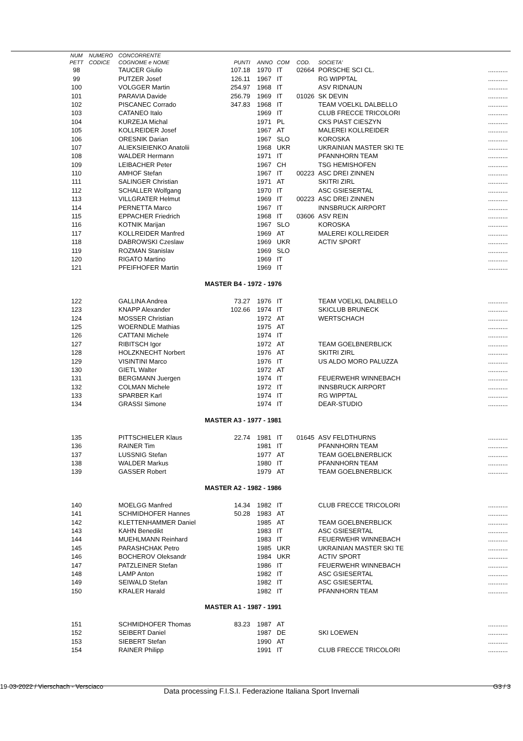| | NUM | NUMERO | CONCORRENTE | | | | | | |
| --- | --- | --- | --- | --- | --- | --- | --- | --- | --- |
| | PETT | CODICE | COGNOME e NOME | PUNTI | ANNO | COM | COD. | SOCIETA' | |
| | 98 | | TAUCER Giulio | 107.18 | 1970 | IT | 02664 | PORSCHE SCI CL. | ........... |
| | 99 | | PUTZER Josef | 126.11 | 1967 | IT | | RG WIPPTAL | ........... |
| | 100 | | VOLGGER Martin | 254.97 | 1968 | IT | | ASV RIDNAUN | ........... |
| | 101 | | PARAVIA Davide | 256.79 | 1969 | IT | 01026 | SK DEVIN | ........... |
| | 102 | | PISCANEC Corrado | 347.83 | 1968 | IT | | TEAM VOELKL DALBELLO | ........... |
| | 103 | | CATANEO Italo | | 1969 | IT | | CLUB FRECCE TRICOLORI | ........... |
| | 104 | | KURZEJA Michal | | 1971 | PL | | CKS PIAST CIESZYN | ........... |
| | 105 | | KOLLREIDER Josef | | 1967 | AT | | MALEREI KOLLREIDER | ........... |
| | 106 | | ORESNIK Darian | | 1967 | SLO | | KOROSKA | ........... |
| | 107 | | ALIEKSIEIENKO Anatolii | | 1968 | UKR | | UKRAINIAN MASTER SKI TE | ........... |
| | 108 | | WALDER Hermann | | 1971 | IT | | PFANNHORN TEAM | ........... |
| | 109 | | LEIBACHER Peter | | 1967 | CH | | TSG HEMISHOFEN | ........... |
| | 110 | | AMHOF Stefan | | 1967 | IT | 00223 | ASC DREI ZINNEN | ........... |
| | 111 | | SALINGER Christian | | 1971 | AT | | SKITRI ZIRL | ........... |
| | 112 | | SCHALLER Wolfgang | | 1970 | IT | | ASC GSIESERTAL | ........... |
| | 113 | | VILLGRATER Helmut | | 1969 | IT | 00223 | ASC DREI ZINNEN | ........... |
| | 114 | | PERNETTA Marco | | 1967 | IT | | INNSBRUCK AIRPORT | ........... |
| | 115 | | EPPACHER Friedrich | | 1968 | IT | 03606 | ASV REIN | ........... |
| | 116 | | KOTNIK Marijan | | 1967 | SLO | | KOROSKA | ........... |
| | 117 | | KOLLREIDER Manfred | | 1969 | AT | | MALEREI KOLLREIDER | ........... |
| | 118 | | DABROWSKI Czeslaw | | 1969 | UKR | | ACTIV SPORT | ........... |
| | 119 | | ROZMAN Stanislav | | 1969 | SLO | | | ........... |
| | 120 | | RIGATO Martino | | 1969 | IT | | | ........... |
| | 121 | | PFEIFHOFER Martin | | 1969 | IT | | | ........... |
| | | | | MASTER B4 - 1972 - 1976 | | | | | |
| | 122 | | GALLINA Andrea | 73.27 | 1976 | IT | | TEAM VOELKL DALBELLO | ........... |
| | 123 | | KNAPP Alexander | 102.66 | 1974 | IT | | SKICLUB BRUNECK | ........... |
| | 124 | | MOSSER Christian | | 1972 | AT | | WERTSCHACH | ........... |
| | 125 | | WOERNDLE Mathias | | 1975 | AT | | | ........... |
| | 126 | | CATTANI Michele | | 1974 | IT | | | ........... |
| | 127 | | RIBITSCH Igor | | 1972 | AT | | TEAM GOELBNERBLICK | ........... |
| | 128 | | HOLZKNECHT Norbert | | 1976 | AT | | SKITRI ZIRL | ........... |
| | 129 | | VISINTINI Marco | | 1976 | IT | | US ALDO MORO PALUZZA | ........... |
| | 130 | | GIETL Walter | | 1972 | AT | | | ........... |
| | 131 | | BERGMANN Juergen | | 1974 | IT | | FEUERWEHR WINNEBACH | ........... |
| | 132 | | COLMAN Michele | | 1972 | IT | | INNSBRUCK AIRPORT | ........... |
| | 133 | | SPARBER Karl | | 1974 | IT | | RG WIPPTAL | ........... |
| | 134 | | GRASSI Simone | | 1974 | IT | | DEAR-STUDIO | ........... |
| | | | | MASTER A3 - 1977 - 1981 | | | | | |
| | 135 | | PITTSCHIELER Klaus | 22.74 | 1981 | IT | 01645 | ASV FELDTHURNS | ........... |
| | 136 | | RAINER Tim | | 1981 | IT | | PFANNHORN TEAM | ........... |
| | 137 | | LUSSNIG Stefan | | 1977 | AT | | TEAM GOELBNERBLICK | ........... |
| | 138 | | WALDER Markus | | 1980 | IT | | PFANNHORN TEAM | ........... |
| | 139 | | GASSER Robert | | 1979 | AT | | TEAM GOELBNERBLICK | ........... |
| | | | | MASTER A2 - 1982 - 1986 | | | | | |
| | 140 | | MOELGG Manfred | 14.34 | 1982 | IT | | CLUB FRECCE TRICOLORI | ........... |
| | 141 | | SCHMIDHOFER Hannes | 50.28 | 1983 | AT | | | ........... |
| | 142 | | KLETTENHAMMER Daniel | | 1985 | AT | | TEAM GOELBNERBLICK | ........... |
| | 143 | | KAHN Benedikt | | 1983 | IT | | ASC GSIESERTAL | ........... |
| | 144 | | MUEHLMANN Reinhard | | 1983 | IT | | FEUERWEHR WINNEBACH | ........... |
| | 145 | | PARASHCHAK Petro | | 1985 | UKR | | UKRAINIAN MASTER SKI TE | ........... |
| | 146 | | BOCHEROV Oleksandr | | 1984 | UKR | | ACTIV SPORT | ........... |
| | 147 | | PATZLEINER Stefan | | 1986 | IT | | FEUERWEHR WINNEBACH | ........... |
| | 148 | | LAMP Anton | | 1982 | IT | | ASC GSIESERTAL | ........... |
| | 149 | | SEIWALD Stefan | | 1982 | IT | | ASC GSIESERTAL | ........... |
| | 150 | | KRALER Harald | | 1982 | IT | | PFANNHORN TEAM | ........... |
| | | | | MASTER A1 - 1987 - 1991 | | | | | |
| | 151 | | SCHMIDHOFER Thomas | 83.23 | 1987 | AT | | | ........... |
| | 152 | | SEIBERT Daniel | | 1987 | DE | | SKI LOEWEN | ........... |
| | 153 | | SIEBERT Stefan | | 1990 | AT | | | ........... |
| | 154 | | RAINER Philipp | | 1991 | IT | | CLUB FRECCE TRICOLORI | ........... |
19-03-2022 / Vierschach - Versciaco
G3 / 3
Data processing F.I.S.I. Federazione Italiana Sport Invernali